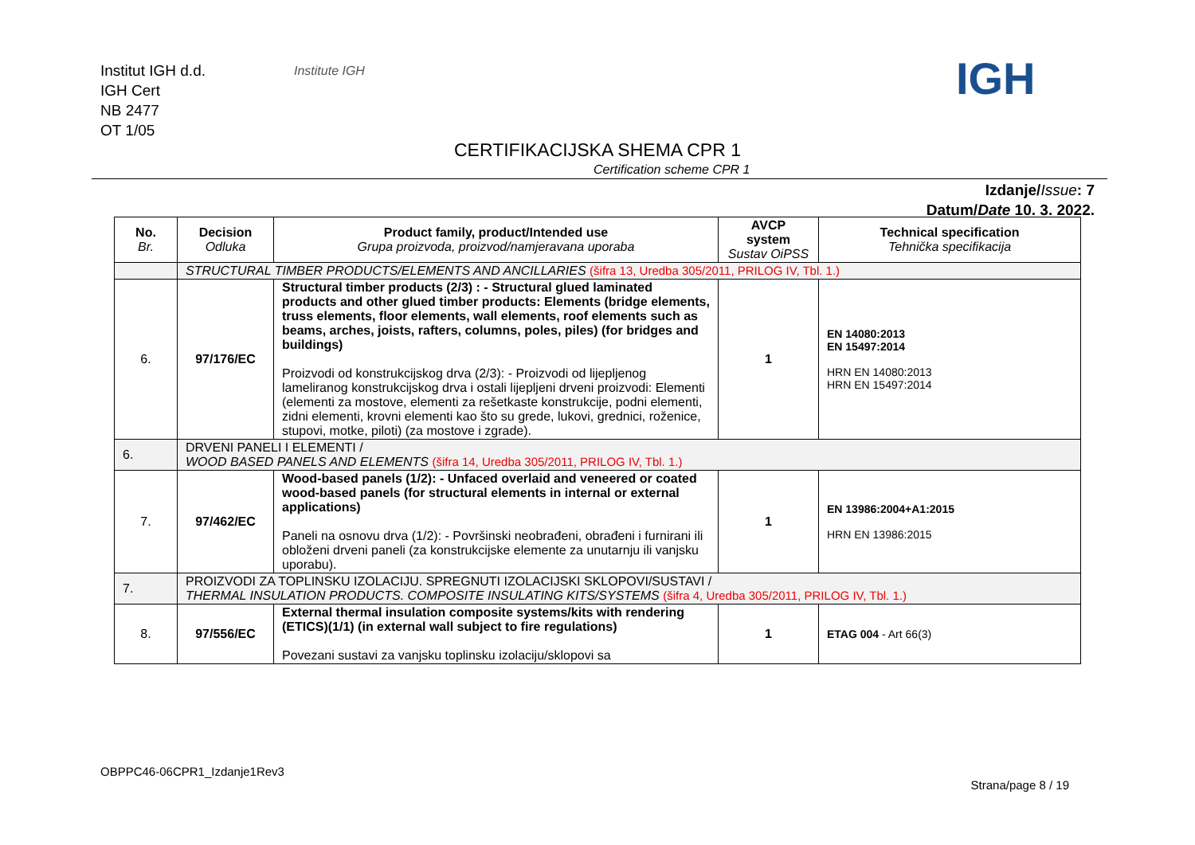Institut IGH d.d.
IGH Cert
NB 2477
OT 1/05
Institute IGH IGH
CERTIFIKACIJSKA SHEMA CPR 1
Certification scheme CPR 1
Izdanje/Issue: 7
Datum/Date 10. 3. 2022.
| No. Br. | Decision Odluka | Product family, product/Intended use Grupa proizvoda, proizvod/namjeravana uporaba | AVCP system Sustav OiPSS | Technical specification Tehnička specifikacija |
| --- | --- | --- | --- | --- |
| | STRUCTURAL TIMBER PRODUCTS/ELEMENTS AND ANCILLARIES (šifra 13, Uredba 305/2011, PRILOG IV, Tbl. 1.) | | | |
| 6. | 97/176/EC | Structural timber products (2/3) : - Structural glued laminated products and other glued timber products: Elements (bridge elements, truss elements, floor elements, wall elements, roof elements such as beams, arches, joists, rafters, columns, poles, piles) (for bridges and buildings) Proizvodi od konstrukcijskog drva (2/3): - Proizvodi od lijepljenog lameliranog konstrukcijskog drva i ostali lijepljeni drveni proizvodi: Elementi (elementi za mostove, elementi za rešetkaste konstrukcije, podni elementi, zidni elementi, krovni elementi kao što su grede, lukovi, grednici, roženice, stupovi, motke, piloti) (za mostove i zgrade). | 1 | EN 14080:2013 EN 15497:2014 HRN EN 14080:2013 HRN EN 15497:2014 |
| 6. | DRVENI PANELI I ELEMENTI / WOOD BASED PANELS AND ELEMENTS (šifra 14, Uredba 305/2011, PRILOG IV, Tbl. 1.) | | | |
| 7. | 97/462/EC | Wood-based panels (1/2): - Unfaced overlaid and veneered or coated wood-based panels (for structural elements in internal or external applications) Paneli na osnovu drva (1/2): - Površinski neobrađeni, obrađeni i furnirani ili obloženi drveni paneli (za konstrukcijske elemente za unutarnju ili vanjsku uporabu). | 1 | EN 13986:2004+A1:2015 HRN EN 13986:2015 |
| 7. | PROIZVODI ZA TOPLINSKU IZOLACIJU. SPREGNUTI IZOLACIJSKI SKLOPOVI/SUSTAVI / THERMAL INSULATION PRODUCTS. COMPOSITE INSULATING KITS/SYSTEMS (šifra 4, Uredba 305/2011, PRILOG IV, Tbl. 1.) | | | |
| 8. | 97/556/EC | External thermal insulation composite systems/kits with rendering (ETICS)(1/1) (in external wall subject to fire regulations) Povezani sustavi za vanjsku toplinsku izolaciju/sklopovi sa | 1 | ETAG 004 - Art 66(3) |
OBPPC46-06CPR1_Izdanje1Rev3
Strana/page 8 / 19